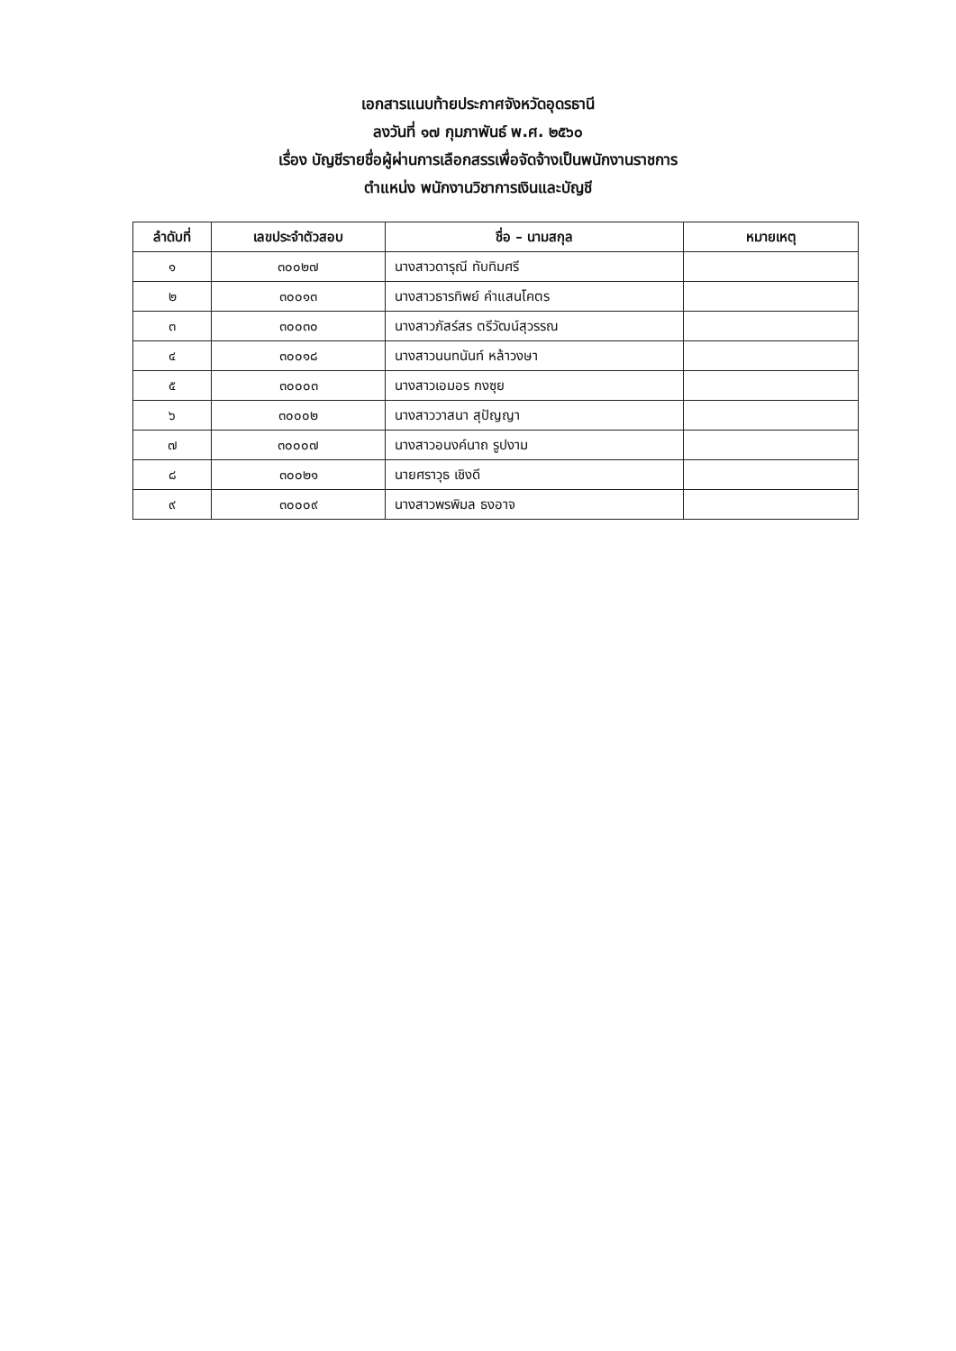เอกสารแนบท้ายประกาศจังหวัดอุดรธานี
ลงวันที่ ๑๗ กุมภาพันธ์ พ.ศ. ๒๕๖๐
เรื่อง บัญชีรายชื่อผู้ผ่านการเลือกสรรเพื่อจัดจ้างเป็นพนักงานราชการ
ตำแหน่ง พนักงานวิชาการเงินและบัญชี
| ลำดับที่ | เลขประจำตัวสอบ | ชื่อ – นามสกุล | หมายเหตุ |
| --- | --- | --- | --- |
| ๑ | ๓๐๐๒๗ | นางสาวดารุณี ทับทิมศรี | |
| ๒ | ๓๐๐๑๓ | นางสาวธารทิพย์ คำแสนโคตร | |
| ๓ | ๓๐๐๓๐ | นางสาวภัสร์สร ตรีวัฒน์สุวรรณ | |
| ๔ | ๓๐๐๑๘ | นางสาวนนทนันท์ หล้าวงษา | |
| ๕ | ๓๐๐๐๓ | นางสาวเอมอร กงซุย | |
| ๖ | ๓๐๐๐๒ | นางสาววาสนา สุปัญญา | |
| ๗ | ๓๐๐๐๗ | นางสาวอนงค์นาถ รูปงาม | |
| ๘ | ๓๐๐๒๑ | นายศราวุธ เชิงดี | |
| ๙ | ๓๐๐๐๙ | นางสาวพรพิมล ธงอาจ | |